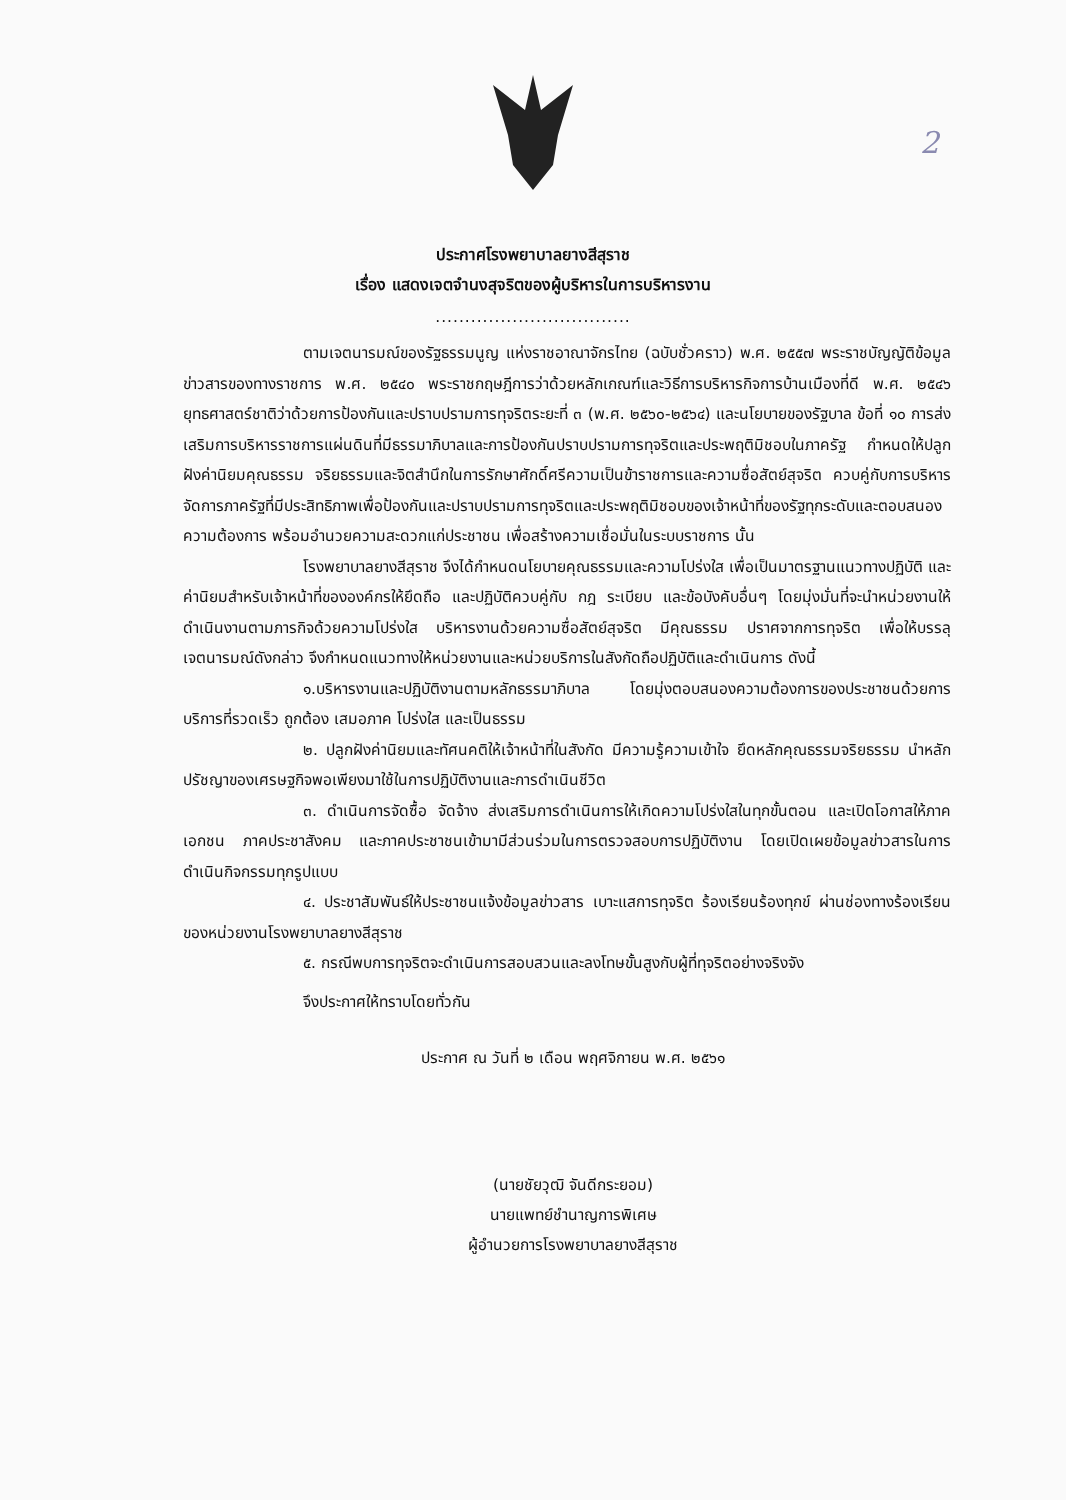2
ประกาศโรงพยาบาลยางสีสุราช
เรื่อง แสดงเจตจำนงสุจริตของผู้บริหารในการบริหารงาน
.................................
ตามเจตนารมณ์ของรัฐธรรมนูญ แห่งราชอาณาจักรไทย (ฉบับชั่วคราว) พ.ศ. ๒๕๕๗ พระราชบัญญัติข้อมูลข่าวสารของทางราชการ พ.ศ. ๒๕๔๐ พระราชกฤษฎีการว่าด้วยหลักเกณฑ์และวิธีการบริหารกิจการบ้านเมืองที่ดี พ.ศ. ๒๕๔๖ ยุทธศาสตร์ชาติว่าด้วยการป้องกันและปราบปรามการทุจริตระยะที่ ๓ (พ.ศ. ๒๕๖๐-๒๕๖๔) และนโยบายของรัฐบาล ข้อที่ ๑๐ การส่งเสริมการบริหารราชการแผ่นดินที่มีธรรมาภิบาลและการป้องกันปราบปรามการทุจริตและประพฤติมิชอบในภาครัฐ กำหนดให้ปลูกฝังค่านิยมคุณธรรม จริยธรรมและจิตสำนึกในการรักษาศักดิ์ศรีความเป็นข้าราชการและความซื่อสัตย์สุจริต ควบคู่กับการบริหารจัดการภาครัฐที่มีประสิทธิภาพเพื่อป้องกันและปราบปรามการทุจริตและประพฤติมิชอบของเจ้าหน้าที่ของรัฐทุกระดับและตอบสนองความต้องการ พร้อมอำนวยความสะดวกแก่ประชาชน เพื่อสร้างความเชื่อมั่นในระบบราชการ นั้น
โรงพยาบาลยางสีสุราช จึงได้กำหนดนโยบายคุณธรรมและความโปร่งใส เพื่อเป็นมาตรฐานแนวทางปฏิบัติ และค่านิยมสำหรับเจ้าหน้าที่ขององค์กรให้ยึดถือ และปฏิบัติควบคู่กับ กฎ ระเบียบ และข้อบังคับอื่นๆ โดยมุ่งมั่นที่จะนำหน่วยงานให้ดำเนินงานตามภารกิจด้วยความโปร่งใส บริหารงานด้วยความซื่อสัตย์สุจริต มีคุณธรรม ปราศจากการทุจริต เพื่อให้บรรลุเจตนารมณ์ดังกล่าว จึงกำหนดแนวทางให้หน่วยงานและหน่วยบริการในสังกัดถือปฏิบัติและดำเนินการ ดังนี้
๑.บริหารงานและปฏิบัติงานตามหลักธรรมาภิบาล โดยมุ่งตอบสนองความต้องการของประชาชนด้วยการบริการที่รวดเร็ว ถูกต้อง เสมอภาค โปร่งใส และเป็นธรรม
๒. ปลูกฝังค่านิยมและทัศนคติให้เจ้าหน้าที่ในสังกัด มีความรู้ความเข้าใจ ยึดหลักคุณธรรมจริยธรรม นำหลักปรัชญาของเศรษฐกิจพอเพียงมาใช้ในการปฏิบัติงานและการดำเนินชีวิต
๓. ดำเนินการจัดซื้อ จัดจ้าง ส่งเสริมการดำเนินการให้เกิดความโปร่งใสในทุกขั้นตอน และเปิดโอกาสให้ภาคเอกชน ภาคประชาสังคม และภาคประชาชนเข้ามามีส่วนร่วมในการตรวจสอบการปฏิบัติงาน โดยเปิดเผยข้อมูลข่าวสารในการดำเนินกิจกรรมทุกรูปแบบ
๔. ประชาสัมพันธ์ให้ประชาชนแจ้งข้อมูลข่าวสาร เบาะแสการทุจริต ร้องเรียนร้องทุกข์ ผ่านช่องทางร้องเรียนของหน่วยงานโรงพยาบาลยางสีสุราช
๕. กรณีพบการทุจริตจะดำเนินการสอบสวนและลงโทษขั้นสูงกับผู้ที่ทุจริตอย่างจริงจัง
จึงประกาศให้ทราบโดยทั่วกัน
ประกาศ ณ วันที่ ๒ เดือน พฤศจิกายน พ.ศ. ๒๕๖๑
(นายชัยวุฒิ จันดีกระยอม)
นายแพทย์ชำนาญการพิเศษ
ผู้อำนวยการโรงพยาบาลยางสีสุราช